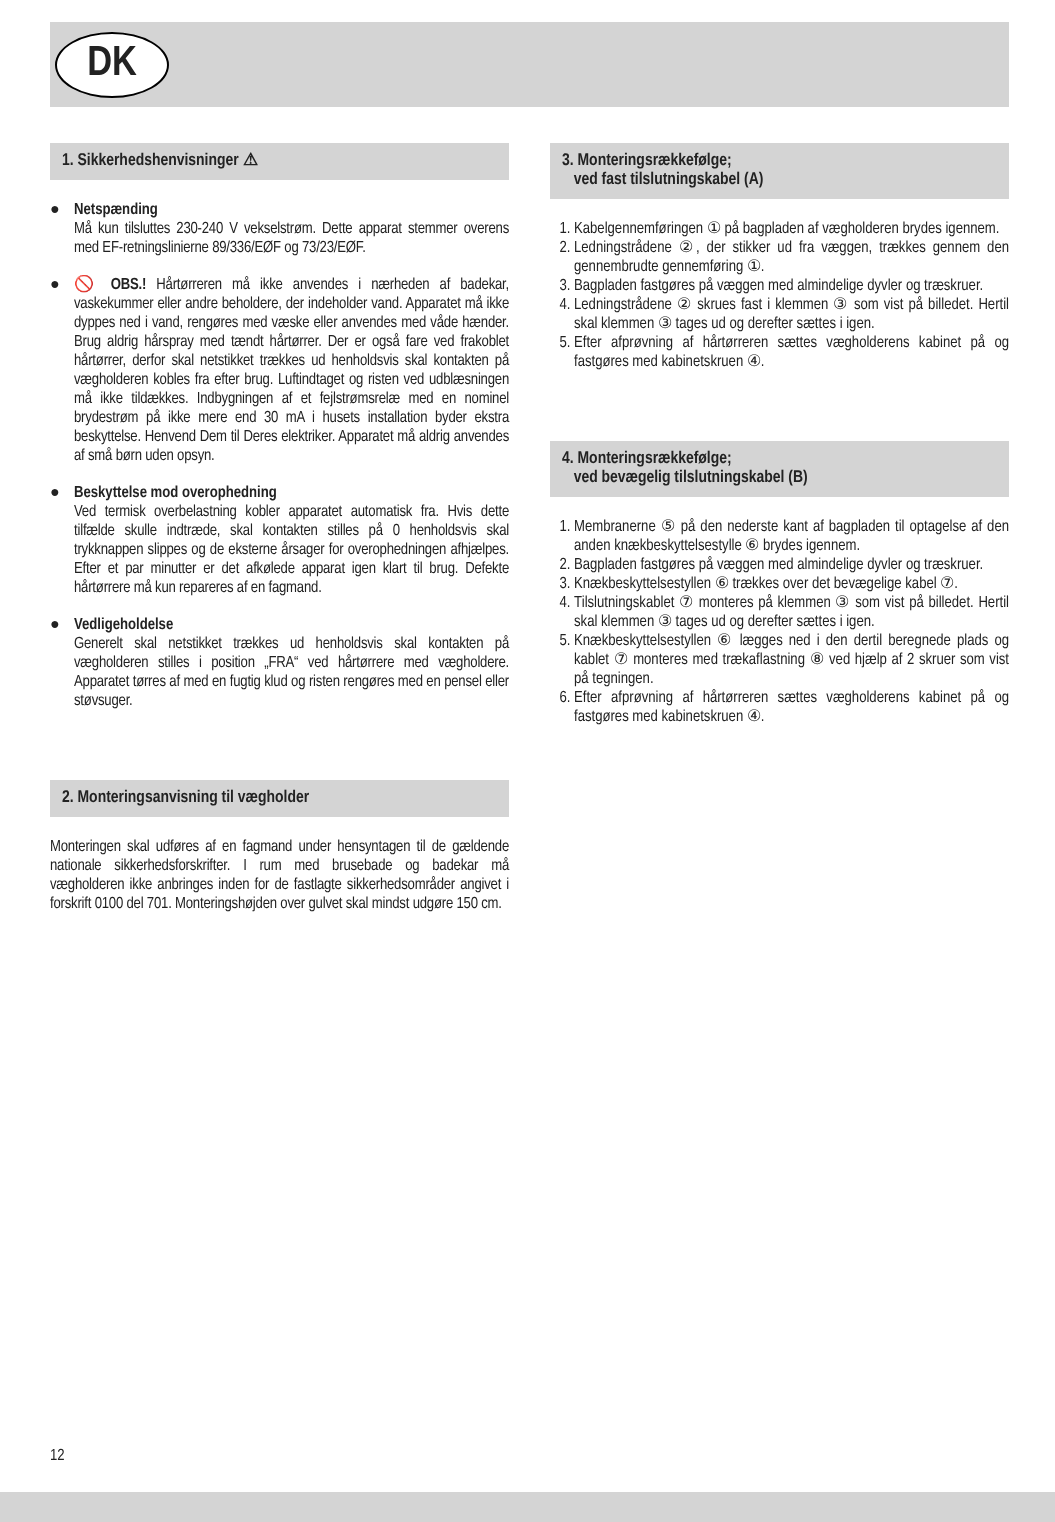DK
1. Sikkerhedshenvisninger ⚠
● Netspænding
Må kun tilsluttes 230-240 V vekselstrøm. Dette apparat stemmer overens med EF-retningslinierne 89/336/EØF og 73/23/EØF.
● 🚫 OBS.! Hårtørreren må ikke anvendes i nærheden af badekar, vaskekummer eller andre beholdere, der indeholder vand. Apparatet må ikke dyppes ned i vand, rengøres med væske eller anvendes med våde hænder. Brug aldrig hårspray med tændt hårtørrer. Der er også fare ved frakoblet hårtørrer, derfor skal netstikket trækkes ud henholdsvis skal kontakten på vægholderen kobles fra efter brug. Luftindtaget og risten ved udblæsningen må ikke tildækkes. Indbygningen af et fejlstrømsrelæ med en nominel brydestrøm på ikke mere end 30 mA i husets installation byder ekstra beskyttelse. Henvend Dem til Deres elektriker. Apparatet må aldrig anvendes af små børn uden opsyn.
● Beskyttelse mod overophedning
Ved termisk overbelastning kobler apparatet automatisk fra. Hvis dette tilfælde skulle indtræde, skal kontakten stilles på 0 henholdsvis skal trykknappen slippes og de eksterne årsager for overophedningen afhjælpes. Efter et par minutter er det afkølede apparat igen klart til brug. Defekte hårtørrere må kun repareres af en fagmand.
● Vedligeholdelse
Generelt skal netstikket trækkes ud henholdsvis skal kontakten på vægholderen stilles i position „FRA“ ved hårtørrere med vægholdere. Apparatet tørres af med en fugtig klud og risten rengøres med en pensel eller støvsuger.
2. Monteringsanvisning til vægholder
Monteringen skal udføres af en fagmand under hensyntagen til de gældende nationale sikkerhedsforskrifter. I rum med brusebade og badekar må vægholderen ikke anbringes inden for de fastlagte sikkerhedsområder angivet i forskrift 0100 del 701. Monteringshøjden over gulvet skal mindst udgøre 150 cm.
3. Monteringsrækkefølge;
ved fast tilslutningskabel (A)
1. Kabelgennemføringen ① på bagpladen af vægholderen brydes igennem.
2. Ledningstrådene ②, der stikker ud fra væggen, trækkes gennem den gennembrudte gennemføring ①.
3. Bagpladen fastgøres på væggen med almindelige dyvler og træskruer.
4. Ledningstrådene ② skrues fast i klemmen ③ som vist på billedet. Hertil skal klemmen ③ tages ud og derefter sættes i igen.
5. Efter afprøvning af hårtørreren sættes vægholderens kabinet på og fastgøres med kabinetskruen ④.
4. Monteringsrækkefølge;
ved bevægelig tilslutningskabel (B)
1. Membranerne ⑤ på den nederste kant af bagpladen til optagelse af den anden knækbeskyttelsestylle ⑥ brydes igennem.
2. Bagpladen fastgøres på væggen med almindelige dyvler og træskruer.
3. Knækbeskyttelsestyllen ⑥ trækkes over det bevægelige kabel ⑦.
4. Tilslutningskablet ⑦ monteres på klemmen ③ som vist på billedet. Hertil skal klemmen ③ tages ud og derefter sættes i igen.
5. Knækbeskyttelsestyllen ⑥ lægges ned i den dertil beregnede plads og kablet ⑦ monteres med trækaf­lastning ⑧ ved hjælp af 2 skruer som vist på tegningen.
6. Efter afprøvning af hårtørreren sættes vægholderens kabinet på og fastgøres med kabinetskruen ④.
12